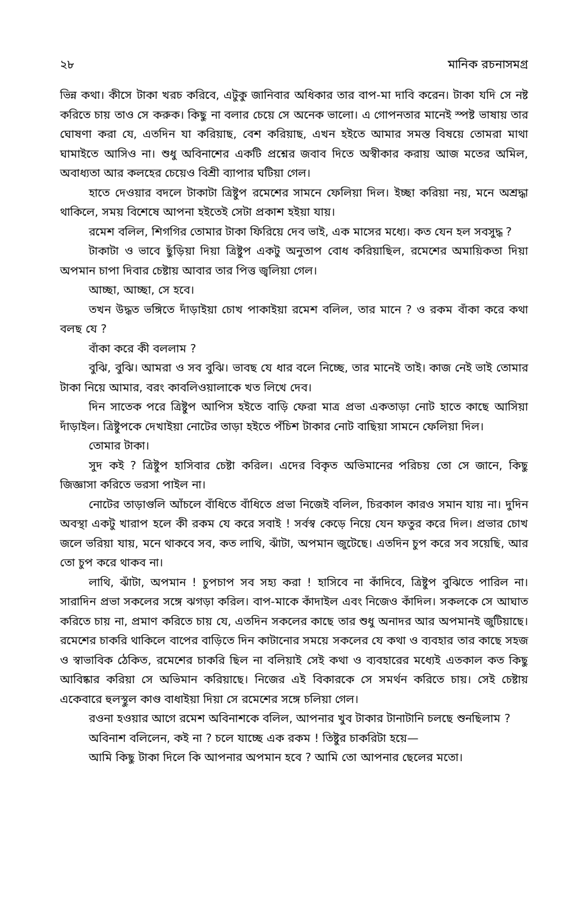২৮ মানিক রচনাসমগ্র
ভিন্ন কথা। কীসে টাকা খরচ করিবে, এটুকু জানিবার অধিকার তার বাপ-মা দাবি করেন। টাকা যদি সে নষ্ট করিতে চায় তাও সে করুক। কিছু না বলার চেয়ে সে অনেক ভালো। এ গোপনতার মানেই স্পষ্ট ভাষায় তার ঘোষণা করা যে, এতদিন যা করিয়াছ, বেশ করিয়াছ, এখন হইতে আমার সমস্ত বিষয়ে তোমরা মাথা ঘামাইতে আসিও না। শুধু অবিনাশের একটি প্রশ্নের জবাব দিতে অস্বীকার করায় আজ মতের অমিল, অবাধ্যতা আর কলহের চেয়েও বিশ্রী ব্যাপার ঘটিয়া গেল।
হাতে দেওয়ার বদলে টাকাটা ত্রিষ্টুপ রমেশের সামনে ফেলিয়া দিল। ইচ্ছা করিয়া নয়, মনে অশ্রদ্ধা থাকিলে, সময় বিশেষে আপনা হইতেই সেটা প্রকাশ হইয়া যায়।
রমেশ বলিল, শিগগির তোমার টাকা ফিরিয়ে দেব ভাই, এক মাসের মধ্যে। কত যেন হল সবসুদ্ধ ?
টাকাটা ও ভাবে ছুঁড়িয়া দিয়া ত্রিষ্টুপ একটু অনুতাপ বোধ করিয়াছিল, রমেশের অমায়িকতা দিয়া অপমান চাপা দিবার চেষ্টায় আবার তার পিত্ত জ্বলিয়া গেল।
আচ্ছা, আচ্ছা, সে হবে।
তখন উদ্ধত ভঙ্গিতে দাঁড়াইয়া চোখ পাকাইয়া রমেশ বলিল, তার মানে ? ও রকম বাঁকা করে কথা বলছ যে ?
বাঁকা করে কী বললাম ?
বুঝি, বুঝি। আমরা ও সব বুঝি। ভাবছ যে ধার বলে নিচ্ছে, তার মানেই তাই। কাজ নেই ভাই তোমার টাকা নিয়ে আমার, বরং কাবলিওয়ালাকে খত লিখে দেব।
দিন সাতেক পরে ত্রিষ্টুপ আপিস হইতে বাড়ি ফেরা মাত্র প্রভা একতাড়া নোট হাতে কাছে আসিয়া দাঁড়াইল। ত্রিষ্টুপকে দেখাইয়া নোটের তাড়া হইতে পঁচিশ টাকার নোট বাছিয়া সামনে ফেলিয়া দিল।
তোমার টাকা।
সুদ কই ? ত্রিষ্টুপ হাসিবার চেষ্টা করিল। এদের বিকৃত অভিমানের পরিচয় তো সে জানে, কিছু জিজ্ঞাসা করিতে ভরসা পাইল না।
নোটের তাড়াগুলি আঁচলে বাঁধিতে বাঁধিতে প্রভা নিজেই বলিল, চিরকাল কারও সমান যায় না। দুদিন অবস্থা একটু খারাপ হলে কী রকম যে করে সবাই ! সর্বস্ব কেড়ে নিয়ে যেন ফতুর করে দিল। প্রভার চোখ জলে ভরিয়া যায়, মনে থাকবে সব, কত লাথি, ঝাঁটা, অপমান জুটেছে। এতদিন চুপ করে সব সয়েছি, আর তো চুপ করে থাকব না।
লাথি, ঝাঁটা, অপমান ! চুপচাপ সব সহ্য করা ! হাসিবে না কাঁদিবে, ত্রিষ্টুপ বুঝিতে পারিল না। সারাদিন প্রভা সকলের সঙ্গে ঝগড়া করিল। বাপ-মাকে কাঁদাইল এবং নিজেও কাঁদিল। সকলকে সে আঘাত করিতে চায় না, প্রমাণ করিতে চায় যে, এতদিন সকলের কাছে তার শুধু অনাদর আর অপমানই জুটিয়াছে। রমেশের চাকরি থাকিলে বাপের বাড়িতে দিন কাটানোর সময়ে সকলের যে কথা ও ব্যবহার তার কাছে সহজ ও স্বাভাবিক ঠেকিত, রমেশের চাকরি ছিল না বলিয়াই সেই কথা ও ব্যবহারের মধ্যেই এতকাল কত কিছু আবিষ্কার করিয়া সে অভিমান করিয়াছে। নিজের এই বিকারকে সে সমর্থন করিতে চায়। সেই চেষ্টায় একেবারে হুলস্থুল কাণ্ড বাধাইয়া দিয়া সে রমেশের সঙ্গে চলিয়া গেল।
রওনা হওয়ার আগে রমেশ অবিনাশকে বলিল, আপনার খুব টাকার টানাটানি চলছে শুনছিলাম ?
অবিনাশ বলিলেন, কই না ? চলে যাচ্ছে এক রকম ! তিষ্টুর চাকরিটা হয়ে—
আমি কিছু টাকা দিলে কি আপনার অপমান হবে ? আমি তো আপনার ছেলের মতো।